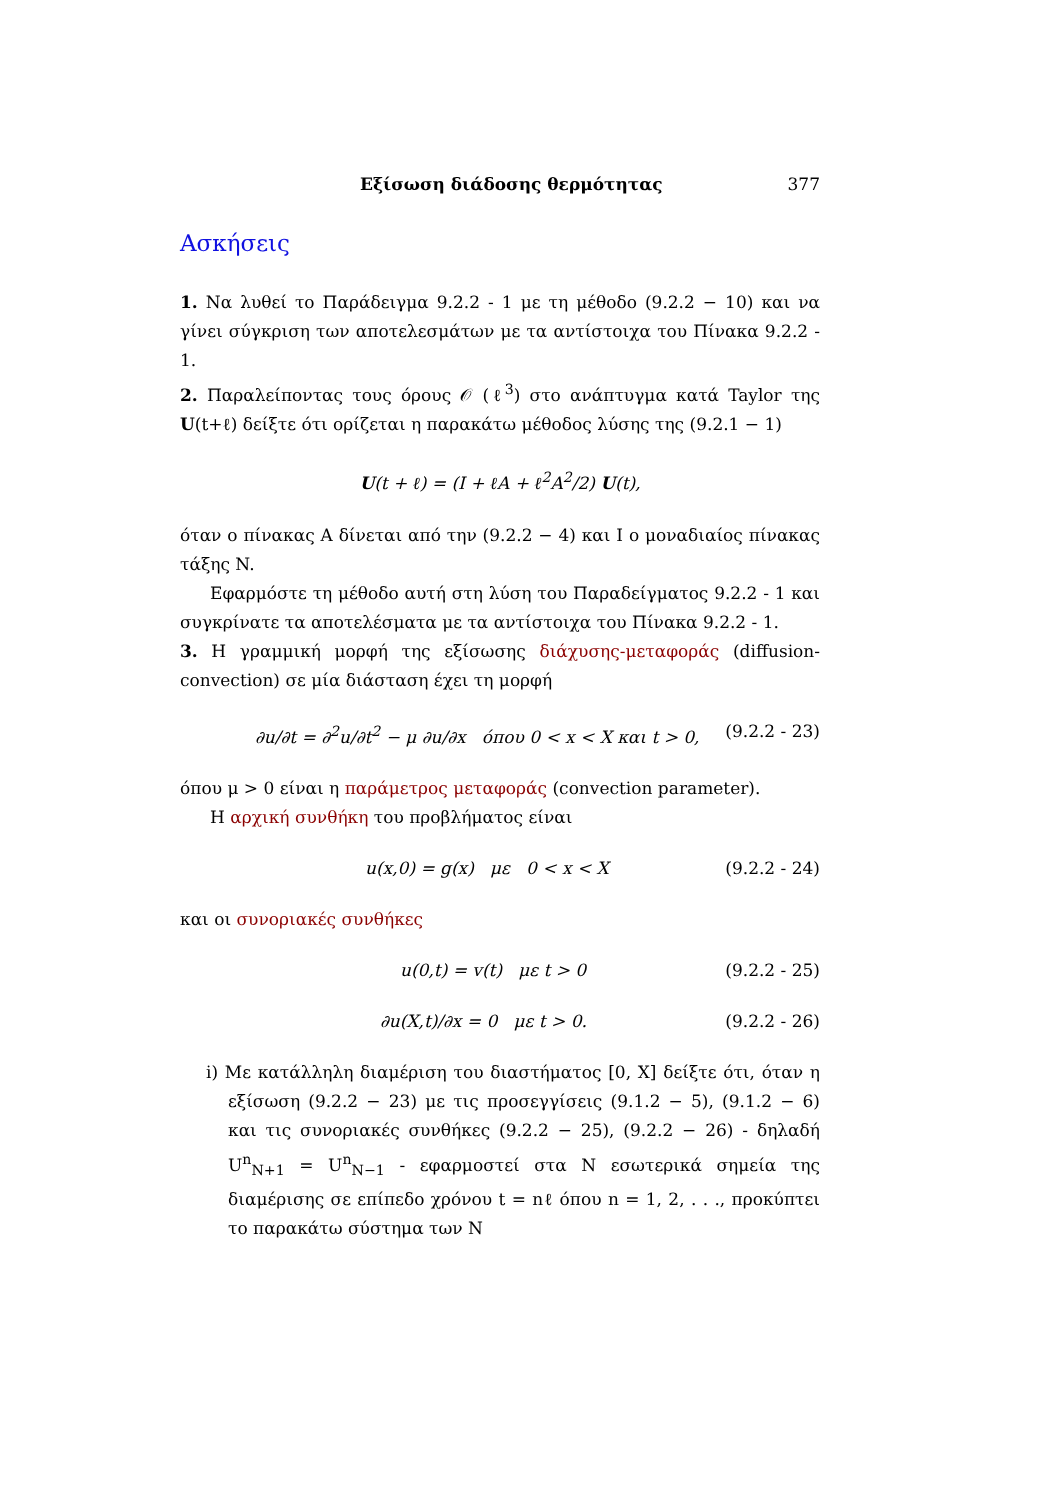Εξίσωση διάδοσης θερμότητας 377
Ασκήσεις
1. Να λυθεί το Παράδειγμα 9.2.2 - 1 με τη μέθοδο (9.2.2 − 10) και να γίνει σύγκριση των αποτελεσμάτων με τα αντίστοιχα του Πίνακα 9.2.2 - 1.
2. Παραλείποντας τους όρους 𝒪 (ℓ<sup>3</sup>) στο ανάπτυγμα κατά Taylor της U(t+ℓ) δείξτε ότι ορίζεται η παρακάτω μέθοδος λύσης της (9.2.1 − 1)
U(t + ℓ) = (I + ℓA + ℓ<sup>2</sup>A<sup>2</sup>/2) U(t),
όταν ο πίνακας A δίνεται από την (9.2.2 − 4) και I ο μοναδιαίος πίνακας τάξης N.
Εφαρμόστε τη μέθοδο αυτή στη λύση του Παραδείγματος 9.2.2 - 1 και συγκρίνατε τα αποτελέσματα με τα αντίστοιχα του Πίνακα 9.2.2 - 1.
3. Η γραμμική μορφή της εξίσωσης διάχυσης-μεταφοράς (diffusion-convection) σε μία διάσταση έχει τη μορφή
∂u/∂t = ∂<sup>2</sup>u/∂t<sup>2</sup> − μ ∂u/∂x όπου 0 < x < X και t > 0, (9.2.2 - 23)
όπου μ > 0 είναι η παράμετρος μεταφοράς (convection parameter).
Η αρχική συνθήκη του προβλήματος είναι
u(x,0) = g(x) με 0 < x < X (9.2.2 - 24)
και οι συνοριακές συνθήκες
u(0,t) = v(t) με t > 0 (9.2.2 - 25)
∂u(X,t)/∂x = 0 με t > 0. (9.2.2 - 26)
i) Με κατάλληλη διαμέριση του διαστήματος [0, X] δείξτε ότι, όταν η εξίσωση (9.2.2 − 23) με τις προσεγγίσεις (9.1.2 − 5), (9.1.2 − 6) και τις συνοριακές συνθήκες (9.2.2 − 25), (9.2.2 − 26) - δηλαδή U<sup>n</sup><sub>N+1</sub> = U<sup>n</sup><sub>N−1</sub> - εφαρμοστεί στα N εσωτερικά σημεία της διαμέρισης σε επίπεδο χρόνου t = nℓ όπου n = 1, 2, . . ., προκύπτει το παρακάτω σύστημα των N